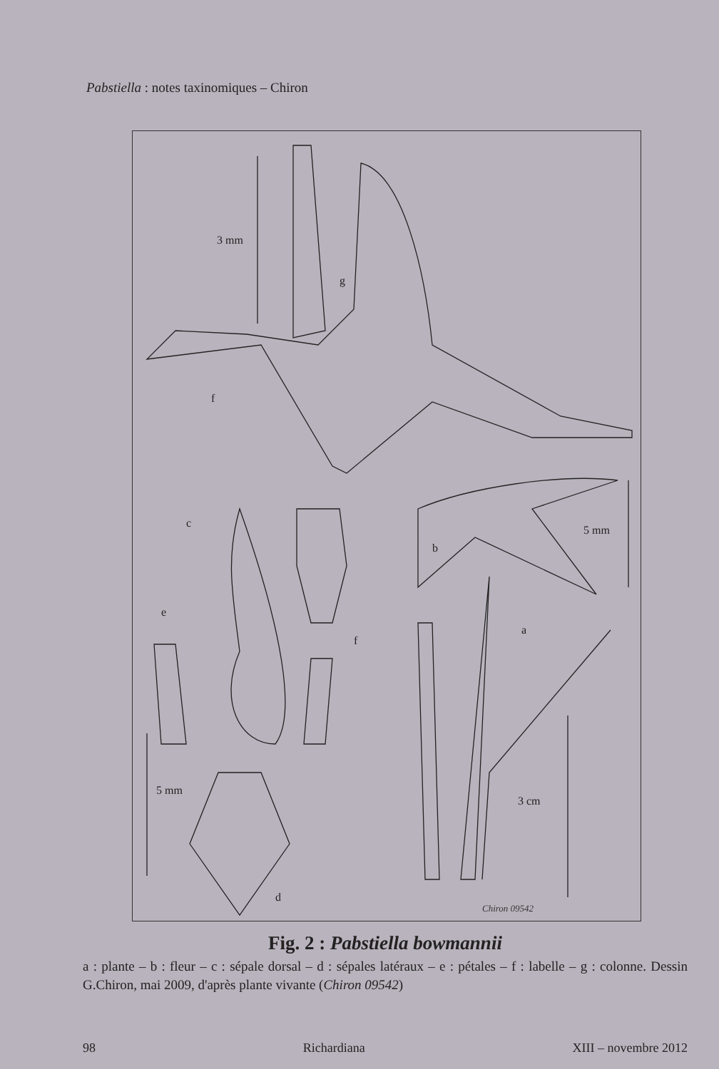Pabstiella : notes taxinomiques – Chiron
3 mm
g
f
b
5 mm
c
f
e
5 mm
d
a
3 cm
Chiron 09542
Fig. 2 : Pabstiella bowmannii
a : plante – b : fleur – c : sépale dorsal – d : sépales latéraux – e : pétales – f : labelle – g : colonne. Dessin G.Chiron, mai 2009, d'après plante vivante (Chiron 09542)
98 Richardiana XIII – novembre 2012